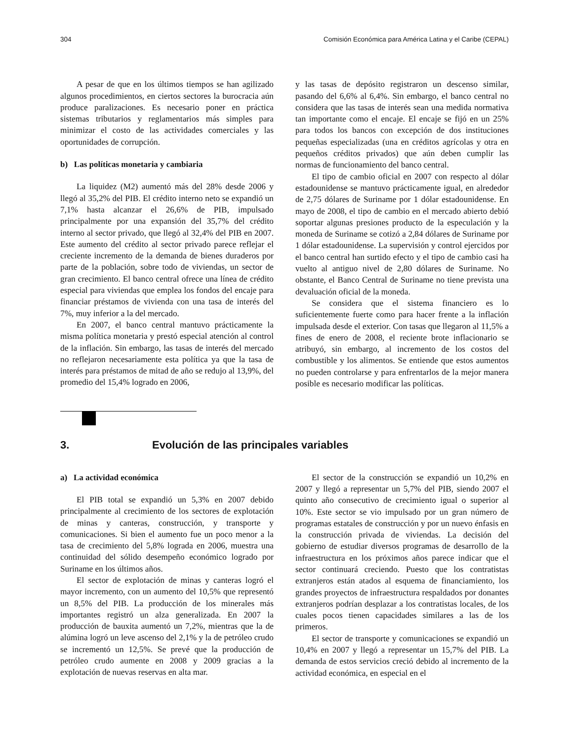304 Comisión Económica para América Latina y el Caribe (CEPAL)
A pesar de que en los últimos tiempos se han agilizado algunos procedimientos, en ciertos sectores la burocracia aún produce paralizaciones. Es necesario poner en práctica sistemas tributarios y reglamentarios más simples para minimizar el costo de las actividades comerciales y las oportunidades de corrupción.
b) Las políticas monetaria y cambiaria
La liquidez (M2) aumentó más del 28% desde 2006 y llegó al 35,2% del PIB. El crédito interno neto se expandió un 7,1% hasta alcanzar el 26,6% de PIB, impulsado principalmente por una expansión del 35,7% del crédito interno al sector privado, que llegó al 32,4% del PIB en 2007. Este aumento del crédito al sector privado parece reflejar el creciente incremento de la demanda de bienes duraderos por parte de la población, sobre todo de viviendas, un sector de gran crecimiento. El banco central ofrece una línea de crédito especial para viviendas que emplea los fondos del encaje para financiar préstamos de vivienda con una tasa de interés del 7%, muy inferior a la del mercado.
En 2007, el banco central mantuvo prácticamente la misma política monetaria y prestó especial atención al control de la inflación. Sin embargo, las tasas de interés del mercado no reflejaron necesariamente esta política ya que la tasa de interés para préstamos de mitad de año se redujo al 13,9%, del promedio del 15,4% logrado en 2006,
y las tasas de depósito registraron un descenso similar, pasando del 6,6% al 6,4%. Sin embargo, el banco central no considera que las tasas de interés sean una medida normativa tan importante como el encaje. El encaje se fijó en un 25% para todos los bancos con excepción de dos instituciones pequeñas especializadas (una en créditos agrícolas y otra en pequeños créditos privados) que aún deben cumplir las normas de funcionamiento del banco central.
El tipo de cambio oficial en 2007 con respecto al dólar estadounidense se mantuvo prácticamente igual, en alrededor de 2,75 dólares de Suriname por 1 dólar estadounidense. En mayo de 2008, el tipo de cambio en el mercado abierto debió soportar algunas presiones producto de la especulación y la moneda de Suriname se cotizó a 2,84 dólares de Suriname por 1 dólar estadounidense. La supervisión y control ejercidos por el banco central han surtido efecto y el tipo de cambio casi ha vuelto al antiguo nivel de 2,80 dólares de Suriname. No obstante, el Banco Central de Suriname no tiene prevista una devaluación oficial de la moneda.
Se considera que el sistema financiero es lo suficientemente fuerte como para hacer frente a la inflación impulsada desde el exterior. Con tasas que llegaron al 11,5% a fines de enero de 2008, el reciente brote inflacionario se atribuyó, sin embargo, al incremento de los costos del combustible y los alimentos. Se entiende que estos aumentos no pueden controlarse y para enfrentarlos de la mejor manera posible es necesario modificar las políticas.
3. Evolución de las principales variables
a) La actividad económica
El PIB total se expandió un 5,3% en 2007 debido principalmente al crecimiento de los sectores de explotación de minas y canteras, construcción, y transporte y comunicaciones. Si bien el aumento fue un poco menor a la tasa de crecimiento del 5,8% lograda en 2006, muestra una continuidad del sólido desempeño económico logrado por Suriname en los últimos años.
El sector de explotación de minas y canteras logró el mayor incremento, con un aumento del 10,5% que representó un 8,5% del PIB. La producción de los minerales más importantes registró un alza generalizada. En 2007 la producción de bauxita aumentó un 7,2%, mientras que la de alúmina logró un leve ascenso del 2,1% y la de petróleo crudo se incrementó un 12,5%. Se prevé que la producción de petróleo crudo aumente en 2008 y 2009 gracias a la explotación de nuevas reservas en alta mar.
El sector de la construcción se expandió un 10,2% en 2007 y llegó a representar un 5,7% del PIB, siendo 2007 el quinto año consecutivo de crecimiento igual o superior al 10%. Este sector se vio impulsado por un gran número de programas estatales de construcción y por un nuevo énfasis en la construcción privada de viviendas. La decisión del gobierno de estudiar diversos programas de desarrollo de la infraestructura en los próximos años parece indicar que el sector continuará creciendo. Puesto que los contratistas extranjeros están atados al esquema de financiamiento, los grandes proyectos de infraestructura respaldados por donantes extranjeros podrían desplazar a los contratistas locales, de los cuales pocos tienen capacidades similares a las de los primeros.
El sector de transporte y comunicaciones se expandió un 10,4% en 2007 y llegó a representar un 15,7% del PIB. La demanda de estos servicios creció debido al incremento de la actividad económica, en especial en el